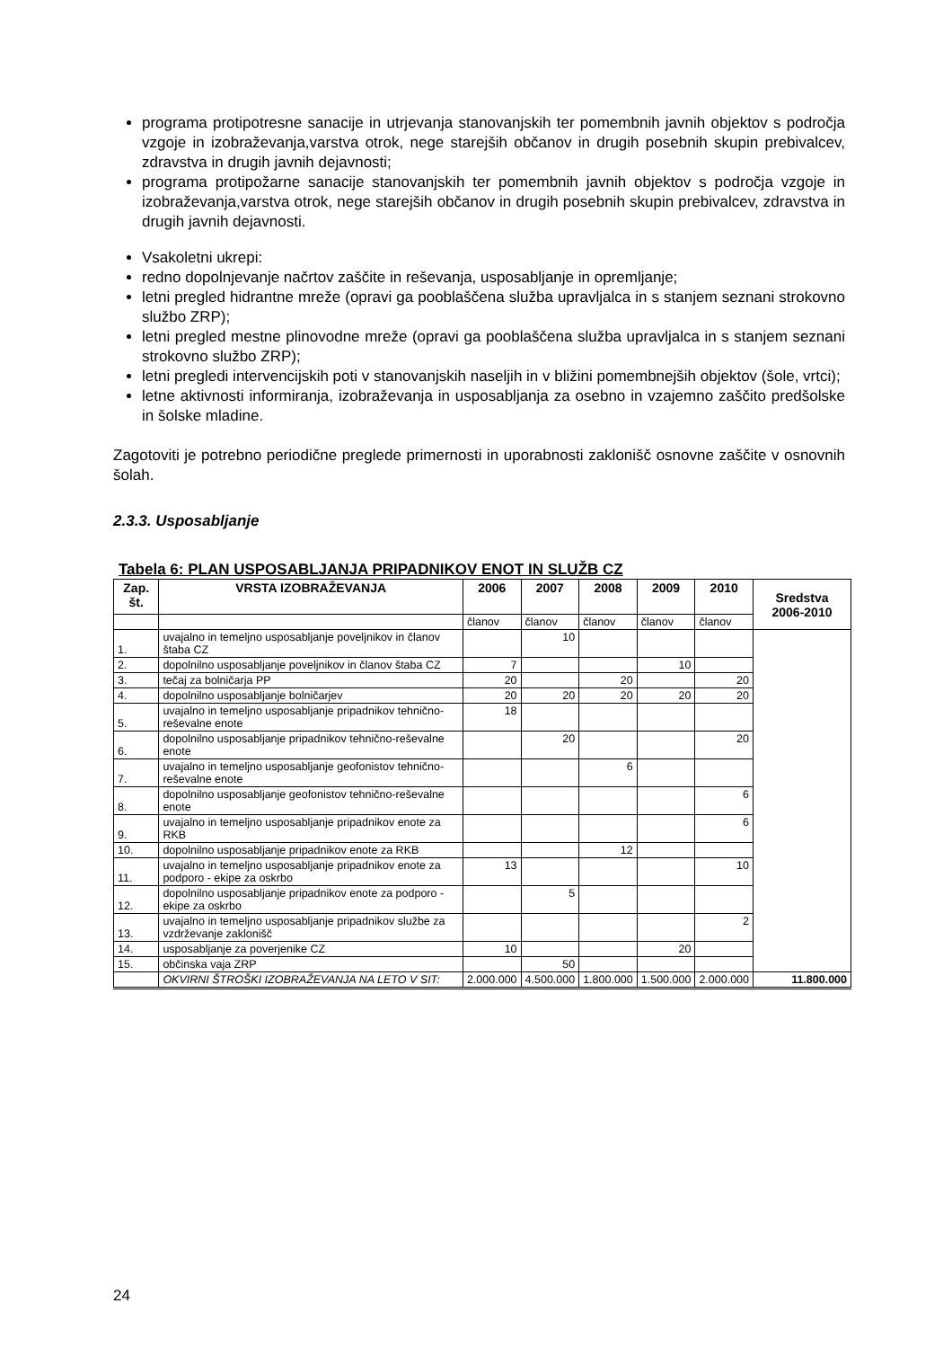programa protipotresne sanacije in utrjevanja stanovanjskih ter pomembnih javnih objektov s področja vzgoje in izobraževanja,varstva otrok, nege starejših občanov in drugih posebnih skupin prebivalcev, zdravstva in drugih javnih dejavnosti;
programa protipožarne sanacije stanovanjskih ter pomembnih javnih objektov s področja vzgoje in izobraževanja,varstva otrok, nege starejših občanov in drugih posebnih skupin prebivalcev, zdravstva in drugih javnih dejavnosti.
Vsakoletni ukrepi:
redno dopolnjevanje načrtov zaščite in reševanja, usposabljanje in opremljanje;
letni pregled hidrantne mreže (opravi ga pooblaščena služba upravljalca in s stanjem seznani strokovno službo ZRP);
letni pregled mestne plinovodne mreže (opravi ga pooblaščena služba upravljalca in s stanjem seznani strokovno službo ZRP);
letni pregledi intervencijskih poti v stanovanjskih naseljih in v bližini pomembnejših objektov (šole, vrtci);
letne aktivnosti informiranja, izobraževanja in usposabljanja za osebno in vzajemno zaščito predšolske in šolske mladine.
Zagotoviti je potrebno periodične preglede primernosti in uporabnosti zaklonišč osnovne zaščite v osnovnih šolah.
2.3.3. Usposabljanje
Tabela 6: PLAN USPOSABLJANJA PRIPADNIKOV ENOT IN SLUŽB CZ
| Zap. št. | VRSTA IZOBRAŽEVANJA | 2006 | 2007 | 2008 | 2009 | 2010 | Sredstva 2006-2010 |
| --- | --- | --- | --- | --- | --- | --- | --- |
| | | članov | članov | članov | članov | članov | |
| 1. | uvajalno in temeljno usposabljanje poveljnikov in članov štaba CZ | | 10 | | | | |
| 2. | dopolnilno usposabljanje poveljnikov in članov štaba CZ | 7 | | | 10 | | |
| 3. | tečaj za bolničarja PP | 20 | | 20 | | 20 | |
| 4. | dopolnilno usposabljanje bolničarjev | 20 | 20 | 20 | 20 | 20 | |
| 5. | uvajalno in temeljno usposabljanje pripadnikov tehnično-reševalne enote | 18 | | | | | |
| 6. | dopolnilno usposabljanje pripadnikov tehnično-reševalne enote | | 20 | | | 20 | |
| 7. | uvajalno in temeljno usposabljanje geofonistov tehnično-reševalne enote | | | 6 | | | |
| 8. | dopolnilno usposabljanje geofonistov tehnično-reševalne enote | | | | | 6 | |
| 9. | uvajalno in temeljno usposabljanje pripadnikov enote za RKB | | | | | 6 | |
| 10. | dopolnilno usposabljanje pripadnikov enote za RKB | | | 12 | | | |
| 11. | uvajalno in temeljno usposabljanje pripadnikov enote za podporo - ekipe za oskrbo | 13 | | | | 10 | |
| 12. | dopolnilno usposabljanje pripadnikov enote za podporo - ekipe za oskrbo | | 5 | | | | |
| 13. | uvajalno in temeljno usposabljanje pripadnikov službe za vzdrževanje zaklonišč | | | | | 2 | |
| 14. | usposabljanje za poverjenike CZ | 10 | | | 20 | | |
| 15. | občinska vaja ZRP | | 50 | | | | |
| | OKVIRNI ŠTROŠKI IZOBRAŽEVANJA NA LETO V SIT: | 2.000.000 | 4.500.000 | 1.800.000 | 1.500.000 | 2.000.000 | 11.800.000 |
24